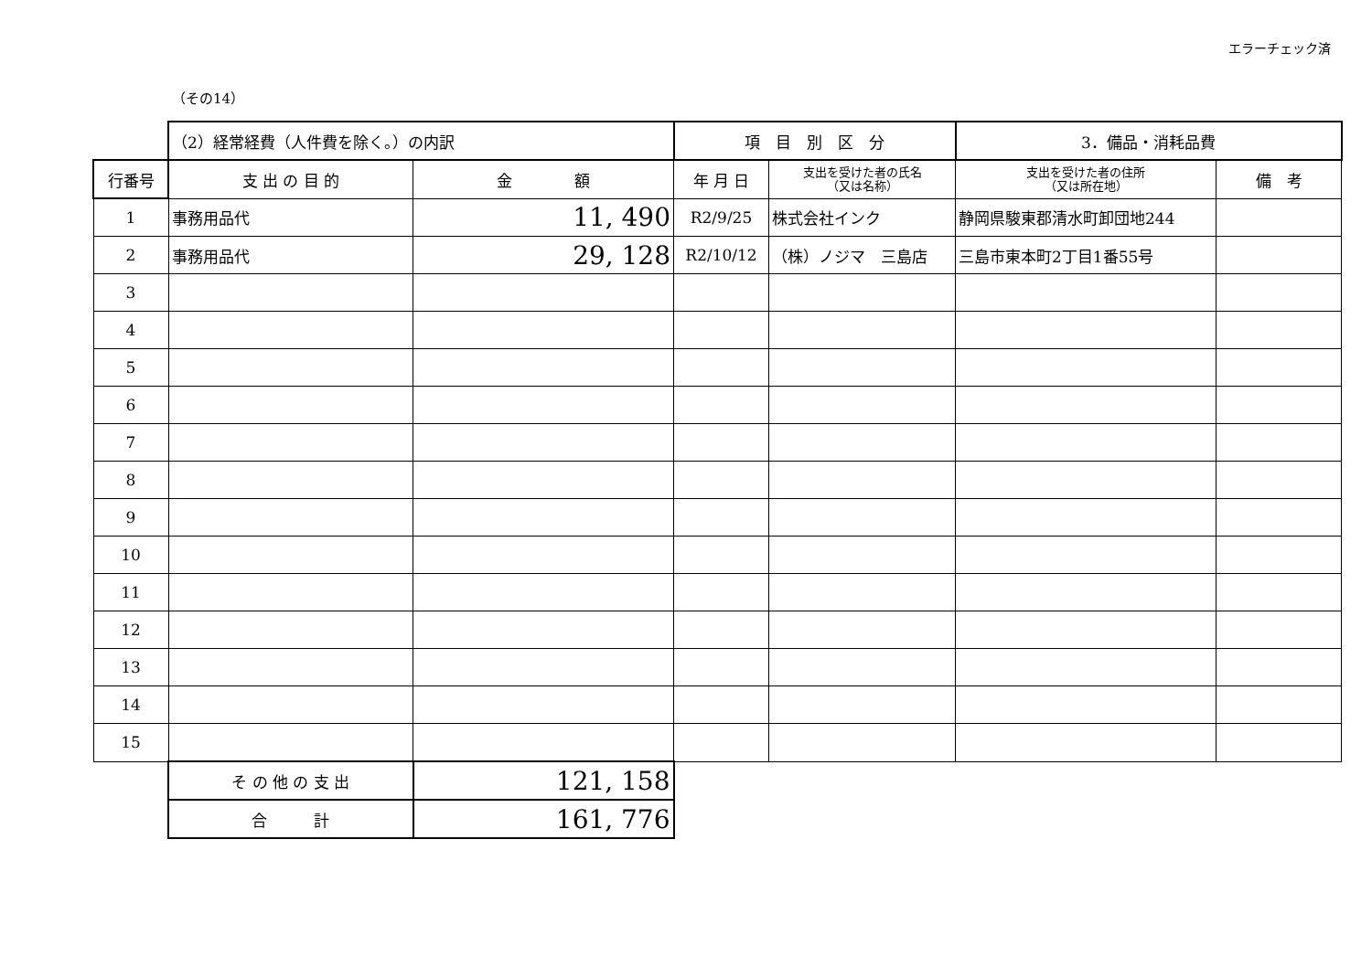エラーチェック済
（その14）
| | （2）経常経費（人件費を除く。）の内訳 | | 項 目 別 区 分 | | 3．備品・消耗品費 | |
| 行番号 | 支 出 の 目 的 | 金 額 | 年 月 日 | 支出を受けた者の氏名 （又は名称） | 支出を受けた者の住所 （又は所在地） | 備 考 |
| 1 | 事務用品代 | 11, 490 | R2/9/25 | 株式会社インク | 静岡県駿東郡清水町卸団地244 | |
| 2 | 事務用品代 | 29, 128 | R2/10/12 | （株）ノジマ 三島店 | 三島市東本町2丁目1番55号 | |
| 3 | | | | | | |
| 4 | | | | | | |
| 5 | | | | | | |
| 6 | | | | | | |
| 7 | | | | | | |
| 8 | | | | | | |
| 9 | | | | | | |
| 10 | | | | | | |
| 11 | | | | | | |
| 12 | | | | | | |
| 13 | | | | | | |
| 14 | | | | | | |
| 15 | | | | | | |
| | そ の 他 の 支 出 | 121, 158 | | | | |
| | 合 計 | 161, 776 | | | | |